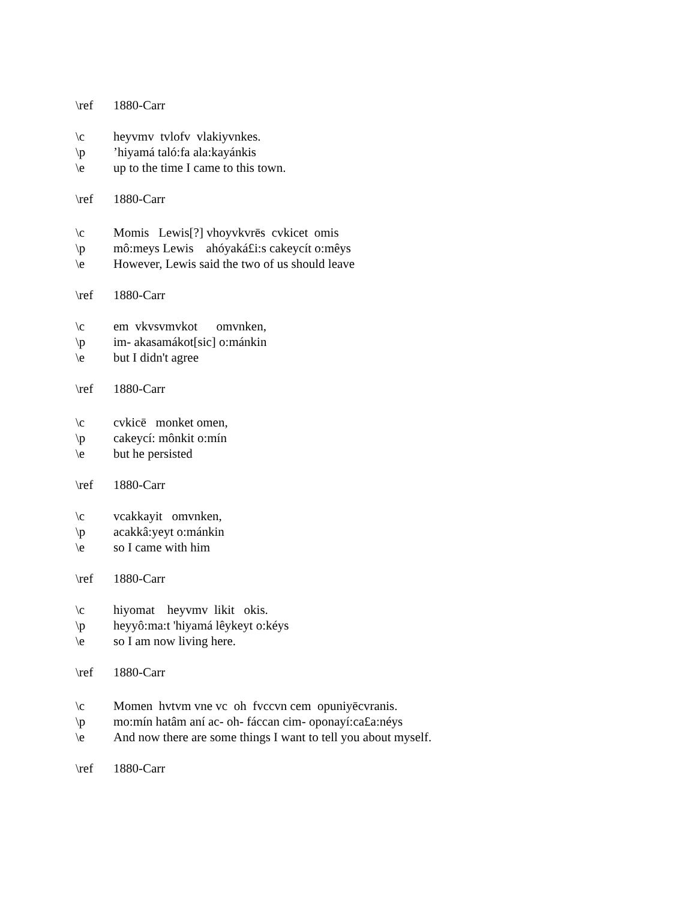\ref 1880-Carr
\c heyvmv tvlofv vlakiyvnkes.
\p’hiyamá taló:fa ala:kayánkis
\e up to the time I came to this town.
\ref 1880-Carr
\c Momis Lewis[?] vhoyvkvrēs cvkicet omis
\p mô:meys Lewis ahóyaká£i:s cakeycít o:mêys
\e However, Lewis said the two of us should leave
\ref 1880-Carr
\c em vkvsvmvkot omvnken,
\p im- akasamákot[sic] o:mánkin
\e but I didn't agree
\ref 1880-Carr
\c cvkicē monket omen,
\p cakeycí: mônkit o:mín
\e but he persisted
\ref 1880-Carr
\c vcakkayit omvnken,
\p acakkâ:yeyt o:mánkin
\e so I came with him
\ref 1880-Carr
\c hiyomat heyvmv likit okis.
\p heyyô:ma:t 'hiyamá lêykeyt o:kéys
\e so I am now living here.
\ref 1880-Carr
\c Momen hvtvm vne vc oh fvccvn cem opuniyēcvranis.
\p mo:mín hatâm aní ac- oh- fáccan cim- oponayí:ca£a:néys
\e And now there are some things I want to tell you about myself.
\ref 1880-Carr